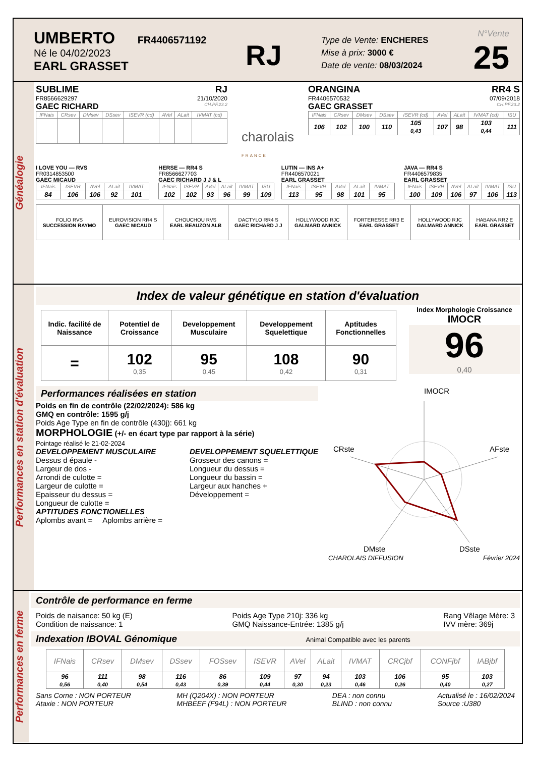UMBERTO FR4406571192
Né le 04/02/2023
EARL GRASSET
RJ
Type de Vente: ENCHERES
Mise à prix: 3000 €
Date de vente: 08/03/2024
N°Vente
25
Généalogie
SUBLIME RJ
FR8566629297 21/10/2020
GAEC RICHARD CH.PF.23.2
| IFNais | CRsev | DMsev | DSsev | ISEVR (cd) | AVel | ALait | IVMAT (cd) |
| --- | --- | --- | --- | --- | --- | --- | --- |
charolais
FRANCE
ORANGINA RR4 S
FR4406570532 07/09/2018
GAEC GRASSET CH.PF.23.2
| IFNais | CRsev | DMsev | DSsev | ISEVR (cd) | AVel | ALait | IVMAT (cd) | ISU |
| --- | --- | --- | --- | --- | --- | --- | --- | --- |
| 106 | 102 | 100 | 110 | 105 0,43 | 107 | 98 | 103 0,44 | 111 |
I LOVE YOU — RVS
FR0314853500
GAEC MICAUD
| IFNais | ISEVR | AVel | ALait | IVMAT |
| --- | --- | --- | --- | --- |
| 84 | 106 | 106 | 92 | 101 |
HERSE — RR4 S
FR8566627703
GAEC RICHARD J J & L
| IFNais | ISEVR | AVel | ALait | IVMAT | ISU |
| --- | --- | --- | --- | --- | --- |
| 102 | 102 | 93 | 96 | 99 | 109 |
LUTIN — INS A+
FR4406570021
EARL GRASSET
| IFNais | ISEVR | AVel | ALait | IVMAT |
| --- | --- | --- | --- | --- |
| 113 | 95 | 98 | 101 | 95 |
JAVA — RR4 S
FR4406579835
EARL GRASSET
| IFNais | ISEVR | AVel | ALait | IVMAT | ISU |
| --- | --- | --- | --- | --- | --- |
| 100 | 109 | 106 | 97 | 106 | 113 |
| FOLIO RVS SUCCESSION RAYMO | EUROVISION RR4 S GAEC MICAUD | CHOUCHOU RVS EARL BEAUZON ALB | DACTYLO RR4 S GAEC RICHARD J J | HOLLYWOOD RJC GALMARD ANNICK | FORTERESSE RR3 E EARL GRASSET | HOLLYWOOD RJC GALMARD ANNICK | HABANA RR2 E EARL GRASSET |
Performances en station d'évaluation
Index de valeur génétique en station d'évaluation
| Indic. facilité de Naissance | Potentiel de Croissance | Developpement Musculaire | Developpement Squelettique | Aptitudes Fonctionnelles |
| = | 102 0,35 | 95 0,45 | 108 0,42 | 90 0,31 |
Index Morphologie Croissance
IMOCR
96
0,40
Performances réalisées en station
Poids en fin de contrôle (22/02/2024): 586 kg
GMQ en contrôle: 1595 g/j
Poids Age Type en fin de contrôle (430j): 661 kg
MORPHOLOGIE (+/- en écart type par rapport à la série)
Pointage réalisé le 21-02-2024
DEVELOPPEMENT MUSCULAIRE
Dessus d épaule -
Largeur de dos -
Arrondi de culotte =
Largeur de culotte =
Epaisseur du dessus =
Longueur de culotte =
DEVELOPPEMENT SQUELETTIQUE
Grosseur des canons =
Longueur du dessus =
Longueur du bassin =
Largeur aux hanches +
Développement =
APTITUDES FONCTIONELLES
Aplombs avant = Aplombs arrière =
IMOCR
CRste
AFste
DMste
DSste
CHAROLAIS DIFFUSION Février 2024
Performances en ferme
Contrôle de performance en ferme
Poids de naisance: 50 kg (E)
Condition de naissance: 1
Poids Age Type 210j: 336 kg
GMQ Naissance-Entrée: 1385 g/j
Rang Vêlage Mère: 3
IVV mère: 369j
Indexation IBOVAL Génomique Animal Compatible avec les parents
| IFNais | CRsev | DMsev | DSsev | FOSsev | ISEVR | AVel | ALait | IVMAT | CRCjbf | CONFjbf | IABjbf |
| --- | --- | --- | --- | --- | --- | --- | --- | --- | --- | --- | --- |
| 96 0,56 | 111 0,40 | 98 0,54 | 116 0,43 | 86 0,39 | 109 0,44 | 97 0,30 | 94 0,23 | 103 0,46 | 106 0,26 | 95 0,40 | 103 0,27 |
Sans Corne : NON PORTEUR
Ataxie : NON PORTEUR
MH (Q204X) : NON PORTEUR
MHBEEF (F94L) : NON PORTEUR
DEA : non connu
BLIND : non connu
Actualisé le : 16/02/2024
Source :U380